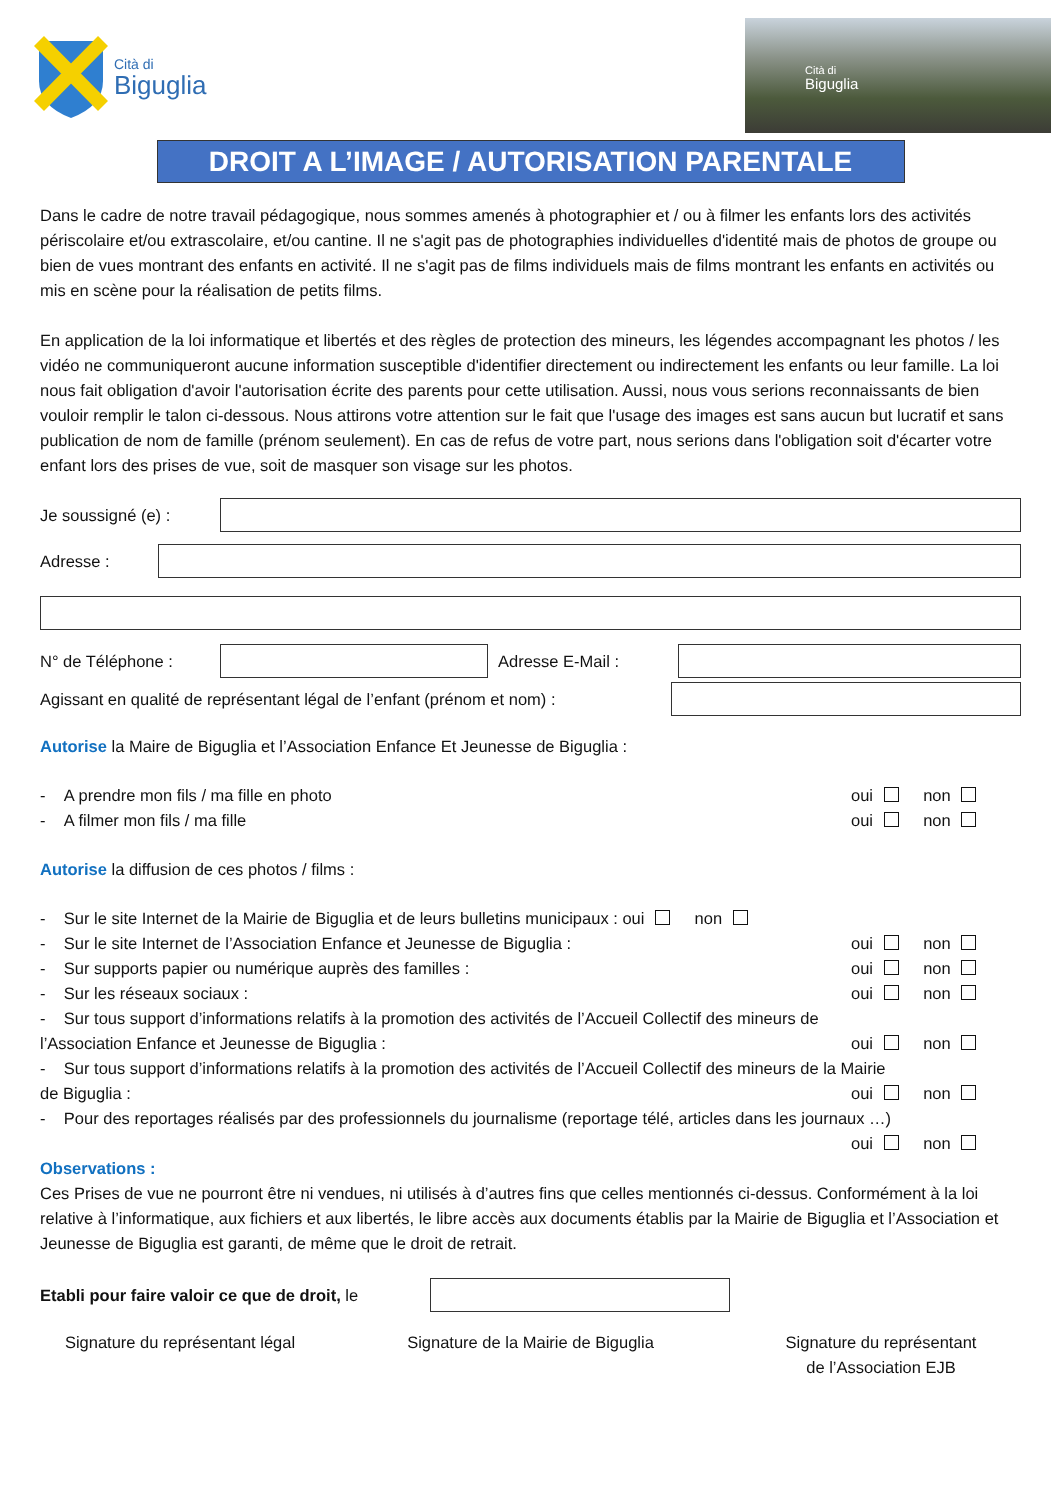Cità di
Biguglia
Cità di
Biguglia
DROIT A L’IMAGE / AUTORISATION PARENTALE
Dans le cadre de notre travail pédagogique, nous sommes amenés à photographier et / ou à filmer les enfants lors des activités périscolaire et/ou extrascolaire, et/ou cantine. Il ne s'agit pas de photographies individuelles d'identité mais de photos de groupe ou bien de vues montrant des enfants en activité. Il ne s'agit pas de films individuels mais de films montrant les enfants en activités ou mis en scène pour la réalisation de petits films.
En application de la loi informatique et libertés et des règles de protection des mineurs, les légendes accompagnant les photos / les vidéo ne communiqueront aucune information susceptible d'identifier directement ou indirectement les enfants ou leur famille. La loi nous fait obligation d'avoir l'autorisation écrite des parents pour cette utilisation. Aussi, nous vous serions reconnaissants de bien vouloir remplir le talon ci-dessous. Nous attirons votre attention sur le fait que l'usage des images est sans aucun but lucratif et sans publication de nom de famille (prénom seulement). En cas de refus de votre part, nous serions dans l'obligation soit d'écarter votre enfant lors des prises de vue, soit de masquer son visage sur les photos.
Je soussigné (e) :
Adresse :
N° de Téléphone : Adresse E-Mail :
Agissant en qualité de représentant légal de l’enfant (prénom et nom) :
Autorise la Maire de Biguglia et l’Association Enfance Et Jeunesse de Biguglia :
- A prendre mon fils / ma fille en photo oui non
- A filmer mon fils / ma fille oui non
Autorise la diffusion de ces photos / films :
- Sur le site Internet de la Mairie de Biguglia et de leurs bulletins municipaux : oui non
- Sur le site Internet de l’Association Enfance et Jeunesse de Biguglia : oui non
- Sur supports papier ou numérique auprès des familles : oui non
- Sur les réseaux sociaux : oui non
- Sur tous support d’informations relatifs à la promotion des activités de l’Accueil Collectif des mineurs de
l’Association Enfance et Jeunesse de Biguglia : oui non
- Sur tous support d’informations relatifs à la promotion des activités de l’Accueil Collectif des mineurs de la Mairie
de Biguglia : oui non
- Pour des reportages réalisés par des professionnels du journalisme (reportage télé, articles dans les journaux …)
oui non
Observations :
Ces Prises de vue ne pourront être ni vendues, ni utilisés à d’autres fins que celles mentionnés ci-dessus. Conformément à la loi relative à l’informatique, aux fichiers et aux libertés, le libre accès aux documents établis par la Mairie de Biguglia et l’Association et Jeunesse de Biguglia est garanti, de même que le droit de retrait.
Etabli pour faire valoir ce que de droit, le
Signature du représentant légal Signature de la Mairie de Biguglia Signature du représentant
de l’Association EJB